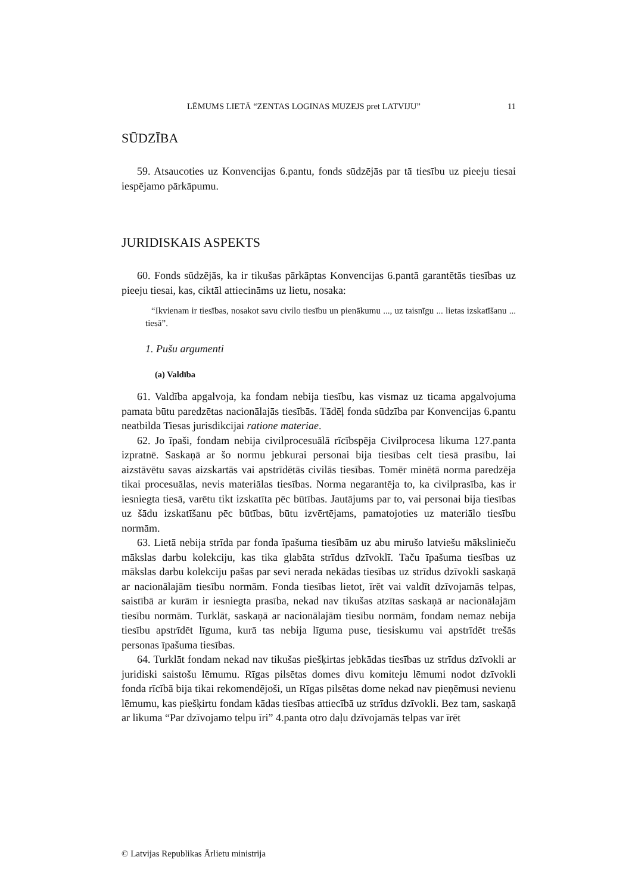LĒMUMS LIETĀ “ZENTAS LOGINAS MUZEJS pret LATVIJU” 11
SŪDZĪBA
59. Atsaucoties uz Konvencijas 6.pantu, fonds sūdzējās par tā tiesību uz pieeju tiesai iespējamo pārkāpumu.
JURIDISKAIS ASPEKTS
60. Fonds sūdzējās, ka ir tikušas pārkāptas Konvencijas 6.pantā garantētās tiesības uz pieeju tiesai, kas, ciktāl attiecināms uz lietu, nosaka:
“Ikvienam ir tiesības, nosakot savu civilo tiesību un pienākumu ..., uz taisnīgu ... lietas izskatīšanu ... tiesā”.
1. Pušu argumenti
(a) Valdība
61. Valdība apgalvoja, ka fondam nebija tiesību, kas vismaz uz ticama apgalvojuma pamata būtu paredzētas nacionālajās tiesībās. Tādēļ fonda sūdzība par Konvencijas 6.pantu neatbilda Tiesas jurisdikcijai ratione materiae.
62. Jo īpaši, fondam nebija civilprocesuālā rīcībspēja Civilprocesa likuma 127.panta izpratnē. Saskaņā ar šo normu jebkurai personai bija tiesības celt tiesā prasību, lai aizstāvētu savas aizskartās vai apstrīdētās civilās tiesības. Tomēr minētā norma paredzēja tikai procesuālas, nevis materiālas tiesības. Norma negarantēja to, ka civilprasība, kas ir iesniegta tiesā, varētu tikt izskatīta pēc būtības. Jautājums par to, vai personai bija tiesības uz šādu izskatīšanu pēc būtības, būtu izvērtējams, pamatojoties uz materiālo tiesību normām.
63. Lietā nebija strīda par fonda īpašuma tiesībām uz abu mirušo latviešu mākslinieču mākslas darbu kolekciju, kas tika glabāta strīdus dzīvoklī. Taču īpašuma tiesības uz mākslas darbu kolekciju pašas par sevi nerada nekādas tiesības uz strīdus dzīvokli saskaņā ar nacionālajām tiesību normām. Fonda tiesības lietot, īrēt vai valdīt dzīvojamās telpas, saistībā ar kurām ir iesniegta prasība, nekad nav tikušas atzītas saskaņā ar nacionālajām tiesību normām. Turklāt, saskaņā ar nacionālajām tiesību normām, fondam nemaz nebija tiesību apstrīdēt līguma, kurā tas nebija līguma puse, tiesiskumu vai apstrīdēt trešās personas īpašuma tiesības.
64. Turklāt fondam nekad nav tikušas piešķirtas jebkādas tiesības uz strīdus dzīvokli ar juridiski saistošu lēmumu. Rīgas pilsētas domes divu komiteju lēmumi nodot dzīvokli fonda rīcībā bija tikai rekomendējoši, un Rīgas pilsētas dome nekad nav pieņēmusi nevienu lēmumu, kas piešķirtu fondam kādas tiesības attiecībā uz strīdus dzīvokli. Bez tam, saskaņā ar likuma “Par dzīvojamo telpu īri” 4.panta otro daļu dzīvojamās telpas var īrēt
© Latvijas Republikas Ārlietu ministrija